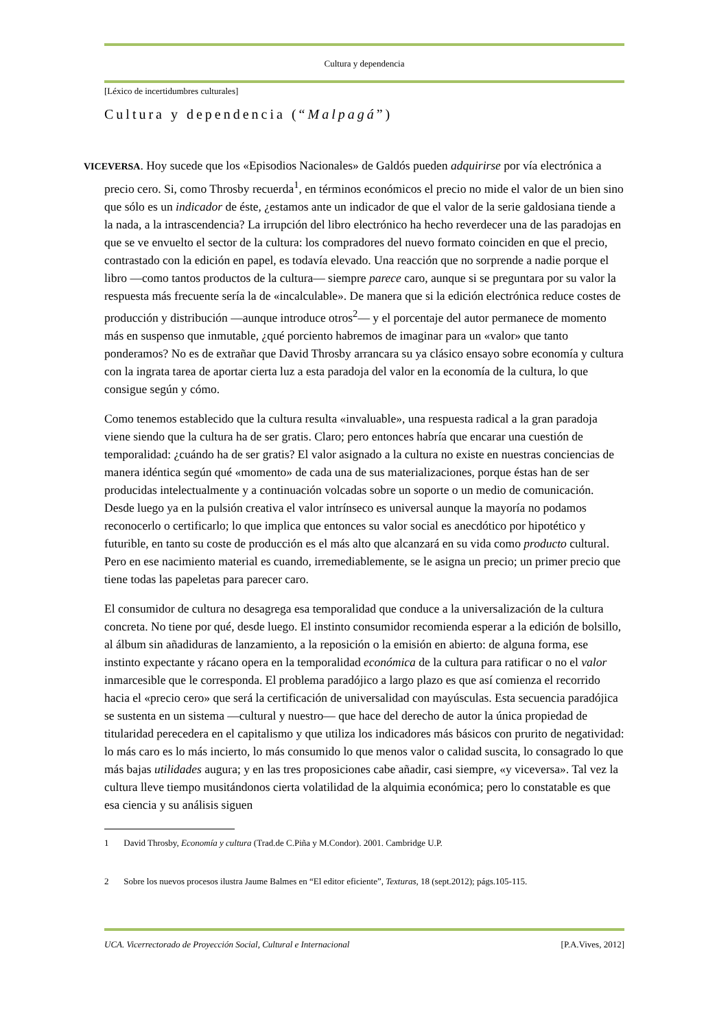Cultura y dependencia
[Léxico de incertidumbres culturales]
Cultura y dependencia (“Malpagá”)
VICEVERSA. Hoy sucede que los «Episodios Nacionales» de Galdós pueden adquirirse por vía electrónica a precio cero. Si, como Throsby recuerda<sup>1</sup>, en términos económicos el precio no mide el valor de un bien sino que sólo es un indicador de éste, ¿estamos ante un indicador de que el valor de la serie galdosiana tiende a la nada, a la intrascendencia? La irrupción del libro electrónico ha hecho reverdecer una de las paradojas en que se ve envuelto el sector de la cultura: los compradores del nuevo formato coinciden en que el precio, contrastado con la edición en papel, es todavía elevado. Una reacción que no sorprende a nadie porque el libro —como tantos productos de la cultura— siempre parece caro, aunque si se preguntara por su valor la respuesta más frecuente sería la de «incalculable». De manera que si la edición electrónica reduce costes de producción y distribución —aunque introduce otros<sup>2</sup>— y el porcentaje del autor permanece de momento más en suspenso que inmutable, ¿qué porciento habremos de imaginar para un «valor» que tanto ponderamos? No es de extrañar que David Throsby arrancara su ya clásico ensayo sobre economía y cultura con la ingrata tarea de aportar cierta luz a esta paradoja del valor en la economía de la cultura, lo que consigue según y cómo.
Como tenemos establecido que la cultura resulta «invaluable», una respuesta radical a la gran paradoja viene siendo que la cultura ha de ser gratis. Claro; pero entonces habría que encarar una cuestión de temporalidad: ¿cuándo ha de ser gratis? El valor asignado a la cultura no existe en nuestras conciencias de manera idéntica según qué «momento» de cada una de sus materializaciones, porque éstas han de ser producidas intelectualmente y a continuación volcadas sobre un soporte o un medio de comunicación. Desde luego ya en la pulsión creativa el valor intrínseco es universal aunque la mayoría no podamos reconocerlo o certificarlo; lo que implica que entonces su valor social es anecdótico por hipotético y futurible, en tanto su coste de producción es el más alto que alcanzará en su vida como producto cultural. Pero en ese nacimiento material es cuando, irremediablemente, se le asigna un precio; un primer precio que tiene todas las papeletas para parecer caro.
El consumidor de cultura no desagrega esa temporalidad que conduce a la universalización de la cultura concreta. No tiene por qué, desde luego. El instinto consumidor recomienda esperar a la edición de bolsillo, al álbum sin añadiduras de lanzamiento, a la reposición o la emisión en abierto: de alguna forma, ese instinto expectante y rácano opera en la temporalidad económica de la cultura para ratificar o no el valor inmarcesible que le corresponda. El problema paradójico a largo plazo es que así comienza el recorrido hacia el «precio cero» que será la certificación de universalidad con mayúsculas. Esta secuencia paradójica se sustenta en un sistema —cultural y nuestro— que hace del derecho de autor la única propiedad de titularidad perecedera en el capitalismo y que utiliza los indicadores más básicos con prurito de negatividad: lo más caro es lo más incierto, lo más consumido lo que menos valor o calidad suscita, lo consagrado lo que más bajas utilidades augura; y en las tres proposiciones cabe añadir, casi siempre, «y viceversa». Tal vez la cultura lleve tiempo musitándonos cierta volatilidad de la alquimia económica; pero lo constatable es que esa ciencia y su análisis siguen
1 David Throsby, Economía y cultura (Trad.de C.Piña y M.Condor). 2001. Cambridge U.P.
2 Sobre los nuevos procesos ilustra Jaume Balmes en “El editor eficiente”, Texturas, 18 (sept.2012); págs.105-115.
UCA. Vicerrectorado de Proyección Social, Cultural e Internacional [P.A.Vives, 2012]